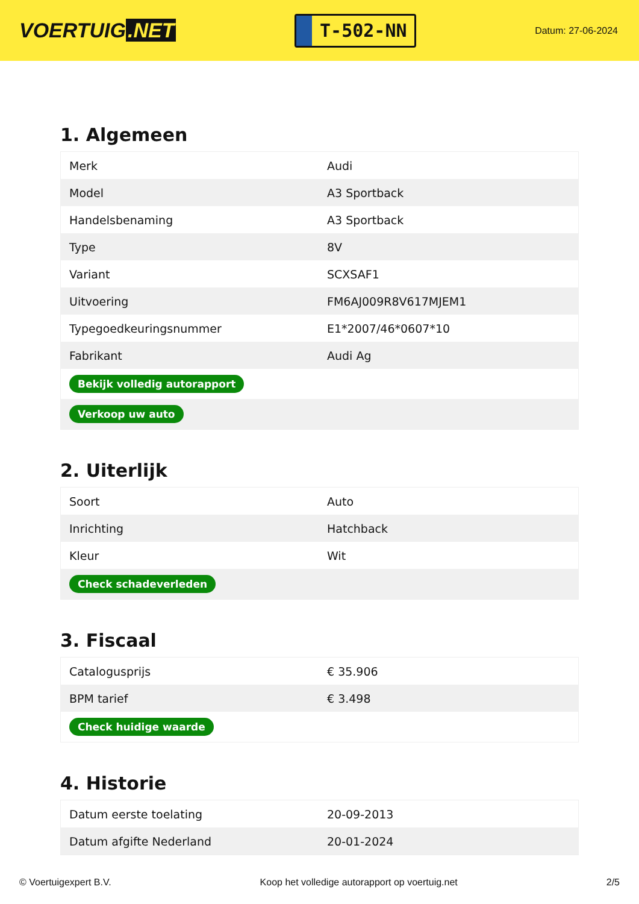VOERTUIG.NET
T-502-NN
Datum: 27-06-2024
1. Algemeen
| Merk | Audi |
| Model | A3 Sportback |
| Handelsbenaming | A3 Sportback |
| Type | 8V |
| Variant | SCXSAF1 |
| Uitvoering | FM6AJ009R8V617MJEM1 |
| Typegoedkeuringsnummer | E1*2007/46*0607*10 |
| Fabrikant | Audi Ag |
| Bekijk volledig autorapport | |
| Verkoop uw auto | |
2. Uiterlijk
| Soort | Auto |
| Inrichting | Hatchback |
| Kleur | Wit |
| Check schadeverleden | |
3. Fiscaal
| Catalogusprijs | € 35.906 |
| BPM tarief | € 3.498 |
| Check huidige waarde | |
4. Historie
| Datum eerste toelating | 20-09-2013 |
| Datum afgifte Nederland | 20-01-2024 |
© Voertuigexpert B.V. Koop het volledige autorapport op voertuig.net 2/5